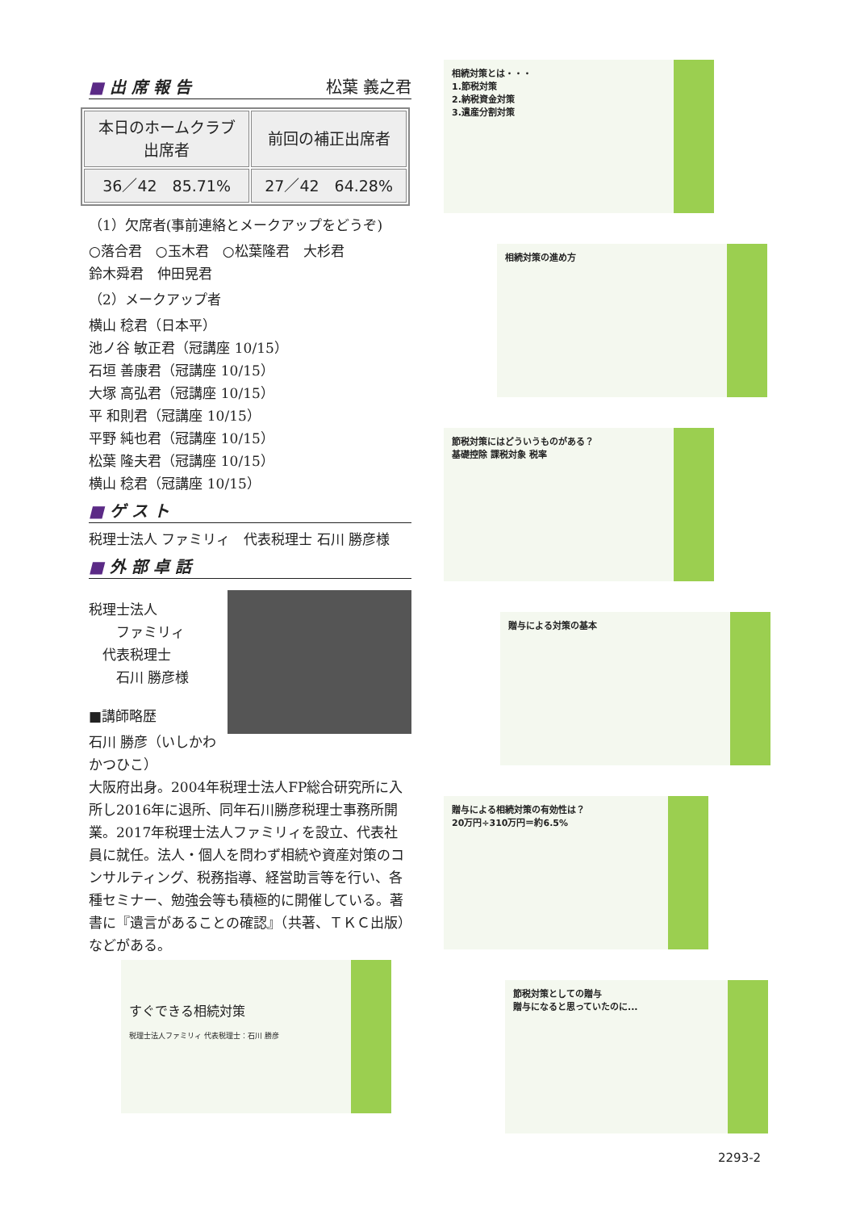■ 出 席 報 告 松葉 義之君
| 本日のホームクラブ 出席者 | 前回の補正出席者 |
| 36／42 85.71% | 27／42 64.28% |
（1）欠席者(事前連絡とメークアップをどうぞ)
○落合君　○玉木君　○松葉隆君　大杉君
鈴木舜君　仲田晃君
（2）メークアップ者
横山 稔君（日本平）
池ノ谷 敏正君（冠講座 10/15）
石垣 善康君（冠講座 10/15）
大塚 高弘君（冠講座 10/15）
平 和則君（冠講座 10/15）
平野 純也君（冠講座 10/15）
松葉 隆夫君（冠講座 10/15）
横山 稔君（冠講座 10/15）
■ ゲ ス ト
税理士法人 ファミリィ　代表税理士 石川 勝彦様
■ 外 部 卓 話
税理士法人
　　ファミリィ
　代表税理士
　　石川 勝彦様
■講師略歴
石川 勝彦（いしかわ　かつひこ）
大阪府出身。2004年税理士法人FP総合研究所に入所し2016年に退所、同年石川勝彦税理士事務所開業。2017年税理士法人ファミリィを設立、代表社員に就任。法人・個人を問わず相続や資産対策のコンサルティング、税務指導、経営助言等を行い、各種セミナー、勉強会等も積極的に開催している。著書に『遺言があることの確認』（共著、ＴＫＣ出版）などがある。
すぐできる相続対策
税理士法人ファミリィ 代表税理士：石川 勝彦
相続対策とは・・・
1.節税対策
2.納税資金対策
3.遺産分割対策
相続対策の進め方
節税対策にはどういうものがある？
基礎控除 課税対象 税率
贈与による対策の基本
贈与による相続対策の有効性は？
20万円÷310万円＝約6.5%
節税対策としての贈与
贈与になると思っていたのに...
2293-2